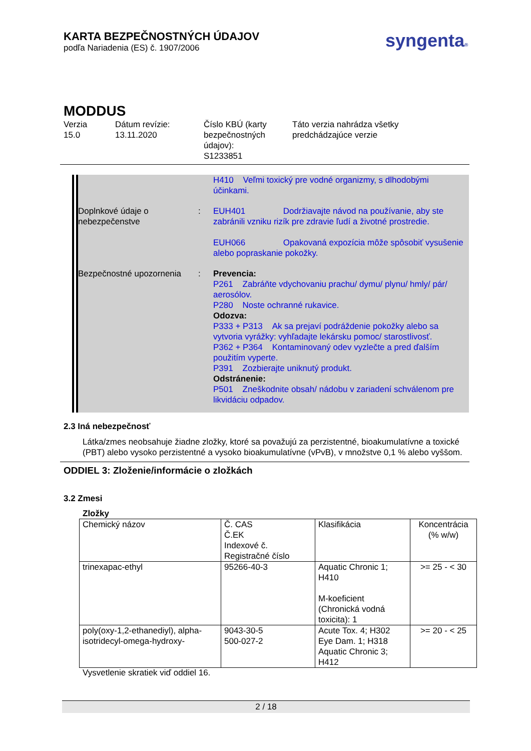syngenta®
KARTA BEZPEČNOSTNÝCH ÚDAJOV
podľa Nariadenia (ES) č. 1907/2006
MODDUS
Verzia
15.0
Dátum revízie:
13.11.2020
Číslo KBÚ (karty bezpečnostných údajov):
S1233851
Táto verzia nahrádza všetky
predchádzajúce verzie
H410 Veľmi toxický pre vodné organizmy, s dlhodobými účinkami.
Doplnkové údaje o nebezpečenstve
: EUH401 Dodržiavajte návod na používanie, aby ste zabránili vzniku rizík pre zdravie ľudí a životné prostredie.
EUH066 Opakovaná expozícia môže spôsobiť vysušenie alebo popraskanie pokožky.
Bezpečnostné upozornenia
: Prevencia:
P261 Zabráňte vdychovaniu prachu/ dymu/ plynu/ hmly/ pár/ aerosólov.
P280 Noste ochranné rukavice.
Odozva:
P333 + P313 Ak sa prejaví podráždenie pokožky alebo sa vytvoria vyrážky: vyhľadajte lekársku pomoc/ starostlivosť.
P362 + P364 Kontaminovaný odev vyzlečte a pred ďalším použitím vyperte.
P391 Zozbierajte uniknutý produkt.
Odstránenie:
P501 Zneškodnite obsah/ nádobu v zariadení schválenom pre likvidáciu odpadov.
2.3 Iná nebezpečnosť
Látka/zmes neobsahuje žiadne zložky, ktoré sa považujú za perzistentné, bioakumulatívne a toxické (PBT) alebo vysoko perzistentné a vysoko bioakumulatívne (vPvB), v množstve 0,1 % alebo vyššom.
ODDIEL 3: Zloženie/informácie o zložkách
3.2 Zmesi
Zložky
| Chemický názov | Č. CAS Č.EK Indexové č. Registračné číslo | Klasifikácia | Koncentrácia (% w/w) |
| trinexapac-ethyl | 95266-40-3 | Aquatic Chronic 1; H410 M-koeficient (Chronická vodná toxicita): 1 | >= 25 - < 30 |
| poly(oxy-1,2-ethanediyl), alpha-isotridecyl-omega-hydroxy- | 9043-30-5 500-027-2 | Acute Tox. 4; H302 Eye Dam. 1; H318 Aquatic Chronic 3; H412 | >= 20 - < 25 |
Vysvetlenie skratiek viď oddiel 16.
2 / 18